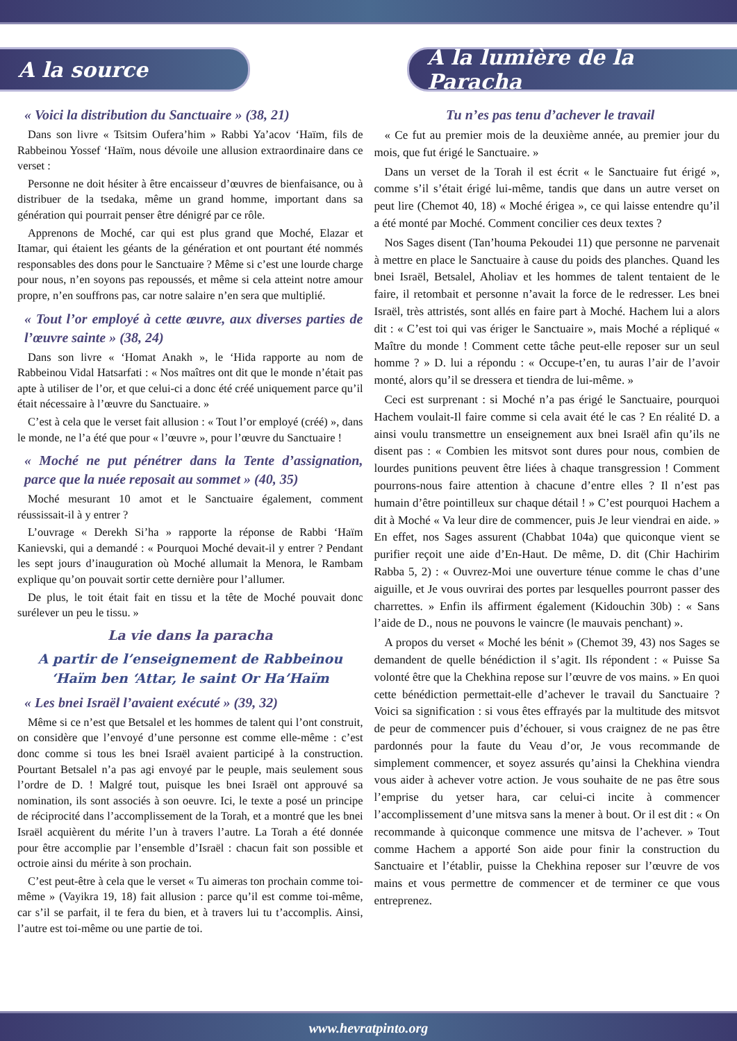A la source A la lumière de la Paracha
« Voici la distribution du Sanctuaire » (38, 21)
Dans son livre « Tsitsim Oufera’him » Rabbi Ya’acov ‘Haïm, fils de Rabbeinou Yossef ‘Haïm, nous dévoile une allusion extraordinaire dans ce verset :
Personne ne doit hésiter à être encaisseur d’œuvres de bienfaisance, ou à distribuer de la tsedaka, même un grand homme, important dans sa génération qui pourrait penser être dénigré par ce rôle.
Apprenons de Moché, car qui est plus grand que Moché, Elazar et Itamar, qui étaient les géants de la génération et ont pourtant été nommés responsables des dons pour le Sanctuaire ? Même si c’est une lourde charge pour nous, n’en soyons pas repoussés, et même si cela atteint notre amour propre, n’en souffrons pas, car notre salaire n’en sera que multiplié.
« Tout l’or employé à cette œuvre, aux diverses parties de l’œuvre sainte » (38, 24)
Dans son livre « ‘Homat Anakh », le ‘Hida rapporte au nom de Rabbeinou Vidal Hatsarfati : « Nos maîtres ont dit que le monde n’était pas apte à utiliser de l’or, et que celui-ci a donc été créé uniquement parce qu’il était nécessaire à l’œuvre du Sanctuaire. »
C’est à cela que le verset fait allusion : « Tout l’or employé (créé) », dans le monde, ne l’a été que pour « l’œuvre », pour l’œuvre du Sanctuaire !
« Moché ne put pénétrer dans la Tente d’assignation, parce que la nuée reposait au sommet » (40, 35)
Moché mesurant 10 amot et le Sanctuaire également, comment réussissait-il à y entrer ?
L’ouvrage « Derekh Si’ha » rapporte la réponse de Rabbi ‘Haïm Kanievski, qui a demandé : « Pourquoi Moché devait-il y entrer ? Pendant les sept jours d’inauguration où Moché allumait la Menora, le Rambam explique qu’on pouvait sortir cette dernière pour l’allumer.
De plus, le toit était fait en tissu et la tête de Moché pouvait donc surélever un peu le tissu. »
La vie dans la paracha
A partir de l’enseignement de Rabbeinou ‘Haïm ben ‘Attar, le saint Or Ha’Haïm
« Les bnei Israël l’avaient exécuté » (39, 32)
Même si ce n’est que Betsalel et les hommes de talent qui l’ont construit, on considère que l’envoyé d’une personne est comme elle-même : c’est donc comme si tous les bnei Israël avaient participé à la construction. Pourtant Betsalel n’a pas agi envoyé par le peuple, mais seulement sous l’ordre de D. ! Malgré tout, puisque les bnei Israël ont approuvé sa nomination, ils sont associés à son oeuvre. Ici, le texte a posé un principe de réciprocité dans l’accomplissement de la Torah, et a montré que les bnei Israël acquièrent du mérite l’un à travers l’autre. La Torah a été donnée pour être accomplie par l’ensemble d’Israël : chacun fait son possible et octroie ainsi du mérite à son prochain.
C’est peut-être à cela que le verset « Tu aimeras ton prochain comme toi-même » (Vayikra 19, 18) fait allusion : parce qu’il est comme toi-même, car s’il se parfait, il te fera du bien, et à travers lui tu t’accomplis. Ainsi, l’autre est toi-même ou une partie de toi.
Tu n’es pas tenu d’achever le travail
« Ce fut au premier mois de la deuxième année, au premier jour du mois, que fut érigé le Sanctuaire. »
Dans un verset de la Torah il est écrit « le Sanctuaire fut érigé », comme s’il s’était érigé lui-même, tandis que dans un autre verset on peut lire (Chemot 40, 18) « Moché érigea », ce qui laisse entendre qu’il a été monté par Moché. Comment concilier ces deux textes ?
Nos Sages disent (Tan’houma Pekoudei 11) que personne ne parvenait à mettre en place le Sanctuaire à cause du poids des planches. Quand les bnei Israël, Betsalel, Aholiav et les hommes de talent tentaient de le faire, il retombait et personne n’avait la force de le redresser. Les bnei Israël, très attristés, sont allés en faire part à Moché. Hachem lui a alors dit : « C’est toi qui vas ériger le Sanctuaire », mais Moché a répliqué « Maître du monde ! Comment cette tâche peut-elle reposer sur un seul homme ? » D. lui a répondu : « Occupe-t’en, tu auras l’air de l’avoir monté, alors qu’il se dressera et tiendra de lui-même. »
Ceci est surprenant : si Moché n’a pas érigé le Sanctuaire, pourquoi Hachem voulait-Il faire comme si cela avait été le cas ? En réalité D. a ainsi voulu transmettre un enseignement aux bnei Israël afin qu’ils ne disent pas : « Combien les mitsvot sont dures pour nous, combien de lourdes punitions peuvent être liées à chaque transgression ! Comment pourrons-nous faire attention à chacune d’entre elles ? Il n’est pas humain d’être pointilleux sur chaque détail ! » C’est pourquoi Hachem a dit à Moché « Va leur dire de commencer, puis Je leur viendrai en aide. » En effet, nos Sages assurent (Chabbat 104a) que quiconque vient se purifier reçoit une aide d’En-Haut. De même, D. dit (Chir Hachirim Rabba 5, 2) : « Ouvrez-Moi une ouverture ténue comme le chas d’une aiguille, et Je vous ouvrirai des portes par lesquelles pourront passer des charrettes. » Enfin ils affirment également (Kidouchin 30b) : « Sans l’aide de D., nous ne pouvons le vaincre (le mauvais penchant) ».
A propos du verset « Moché les bénit » (Chemot 39, 43) nos Sages se demandent de quelle bénédiction il s’agit. Ils répondent : « Puisse Sa volonté être que la Chekhina repose sur l’œuvre de vos mains. » En quoi cette bénédiction permettait-elle d’achever le travail du Sanctuaire ? Voici sa signification : si vous êtes effrayés par la multitude des mitsvot de peur de commencer puis d’échouer, si vous craignez de ne pas être pardonnés pour la faute du Veau d’or, Je vous recommande de simplement commencer, et soyez assurés qu’ainsi la Chekhina viendra vous aider à achever votre action. Je vous souhaite de ne pas être sous l’emprise du yetser hara, car celui-ci incite à commencer l’accomplissement d’une mitsva sans la mener à bout. Or il est dit : « On recommande à quiconque commence une mitsva de l’achever. » Tout comme Hachem a apporté Son aide pour finir la construction du Sanctuaire et l’établir, puisse la Chekhina reposer sur l’œuvre de vos mains et vous permettre de commencer et de terminer ce que vous entreprenez.
www.hevratpinto.org